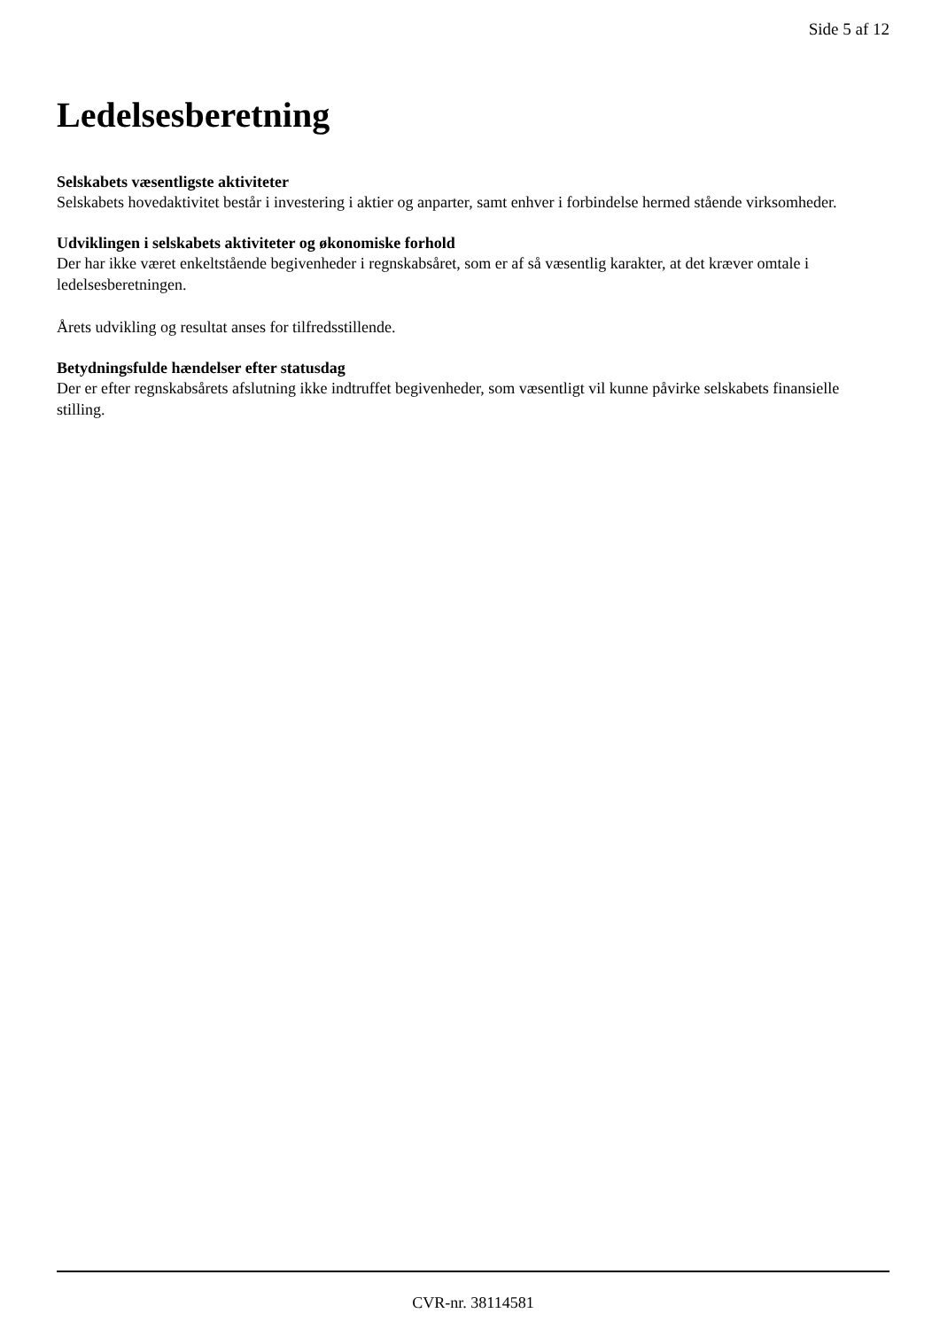Side 5 af 12
Ledelsesberetning
Selskabets væsentligste aktiviteter
Selskabets hovedaktivitet består i investering i aktier og anparter, samt enhver i forbindelse hermed stående virksomheder.
Udviklingen i selskabets aktiviteter og økonomiske forhold
Der har ikke været enkeltstående begivenheder i regnskabsåret, som er af så væsentlig karakter, at det kræver omtale i ledelsesberetningen.
Årets udvikling og resultat anses for tilfredsstillende.
Betydningsfulde hændelser efter statusdag
Der er efter regnskabsårets afslutning ikke indtruffet begivenheder, som væsentligt vil kunne påvirke selskabets finansielle stilling.
CVR-nr. 38114581